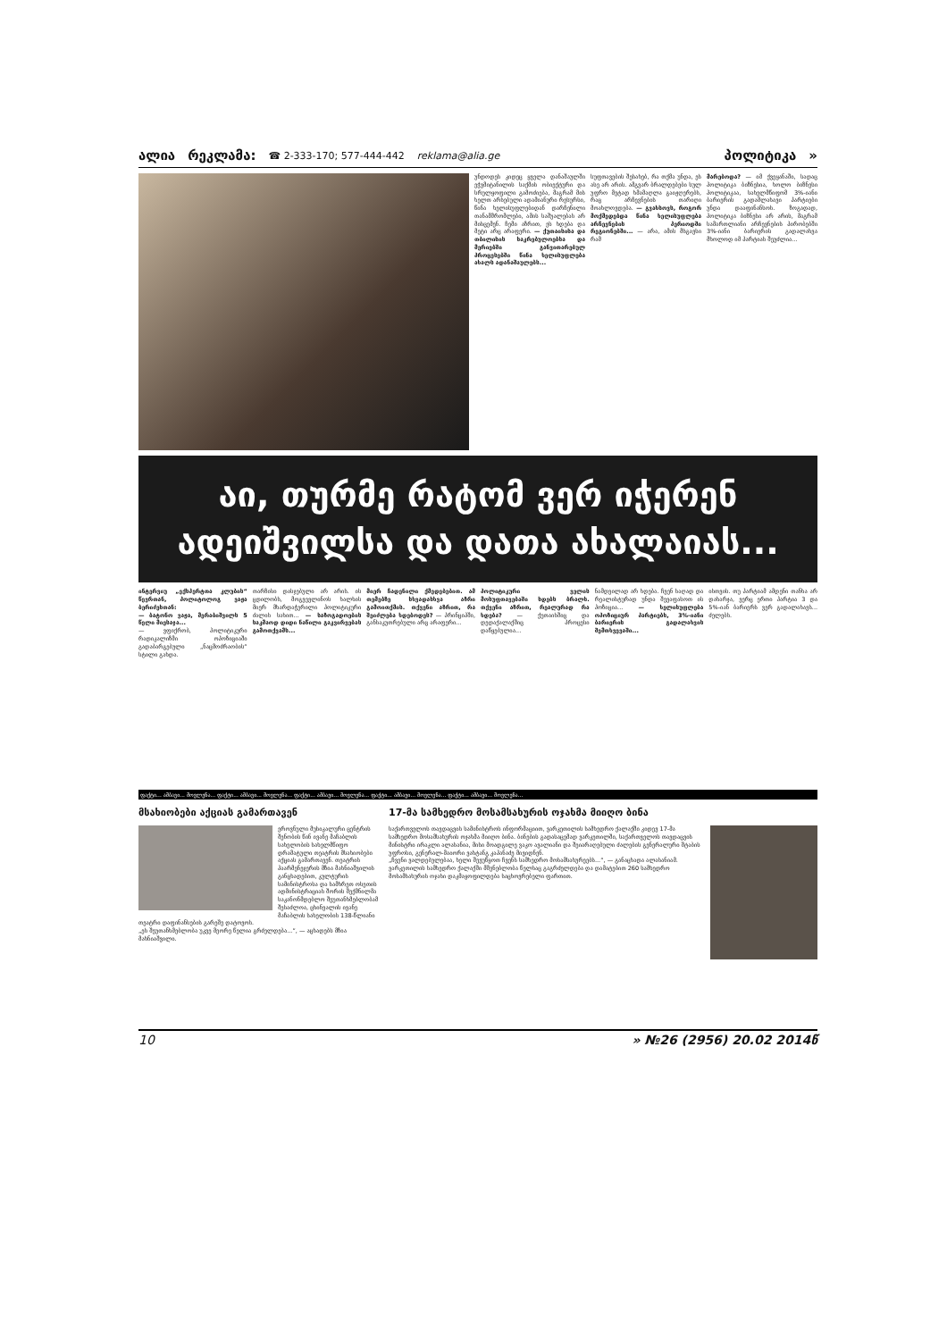ალია რეკლამა: ☎ 2-333-170; 577-444-442 reklama@alia.ge პოლიტიკა »
უნდოდეს კიდეც ყველა დანაშაულში ეჭვმიტანილის საქმის ობიექტური და სრულყოფილი გამოძიება, მაგრამ მის ხელთ არსებული ადამიანური რესურსი, წინა ხელისუფლებიდან დარჩენილი თანამშრომლები, ამის საშუალებას არ მისცემენ. ჩემი აზრით, ეს ხდება და მეტი არც არაფერი. — ქუთაისისა და თბილისის საკრებულოებსა და მერიებში განვითარებულ პროცესებში წინა ხელისუფლება ახალს ადანაშაულებს...
სუფთავების შესახებ, რა თქმა უნდა, ეს ასე არ არის. ამგვარ ბრალდებები სულ უფრო მეტად ხმამაღლა გაიჟღერებს, რაც არჩევნების თარიღი მოახლოვდება. — გვახსოვს, როგორ მოქმედებდა წინა ხელისუფლება არჩევნების პერიოდში რეგიონებში... — არა, ამის მსგავსი რამ
მარებოდა? — იმ ქვეყანაში, სადაც პოლიტიკა ბიზნესია, ხოლო ბიზნესი პოლიტიკაა, სახელმწიფომ 3%-იანი ბარიერის გადამლახავი პარტიები უნდა დააფინანსოს. ზოგადად, პოლიტიკა ბიზნესი არ არის, მაგრამ სამართლიანი არჩევნების პირობებში 3%-იანი ბარიერის გადალახვა მხოლოდ იმ პარტიას შეუძლია...
აი, თურმე რატომ ვერ იჭერენ
ადეიშვილსა და დათა ახალაიას...
ინტერვიუ „ექსპერტთა კლუბის“ წევრთან, პოლიტოლოგ ვაჟა ბერიძესთან:
— ბატონო ვაჟა, მერაბიშვილს 5 წელი მიესაჯა...
— ვფიქრობ, პოლიტიკური რადიკალიზმი ოპოზიციაში გადაბარგებული „ნაცმოძრაობის“ სტილი გახდა.
თარზისი დასჯებული არ არის. ის ცდილობს, მოგვევლინოს ხალხის მიერ მხარდაჭერილი პოლიტიკური ძალის სახით... — საზოგადოების საკმაოდ დიდი ნაწილი გაკვირვებას გამოთქვამს...
მიერ ჩადენილი ქმედებებით. ამ თემებზე სხვადასხვა აზრი გამოითქმის. თქვენი აზრით, რა შეიძლება ხდებოდეს? — პრინციპში, განსაკუთრებული არც არაფერი...
პოლიტიკური ველის მოსუფთავებაში სდებს ბრალს. თქვენი აზრით, რეალურად რა ხდება? — ქუთაისშიც და დედაქალაქშიც პროცესი დაწყებულია...
ნამდვილად არ ხდება. ჩვენ საღად და რეალისტურად უნდა შევაფასოთ ის პოზიცია... — ხელისუფლება ოპოზიციურ პარტიებს, 3%-იანი ბარიერის გადალახვის შემთხვევაში...
ისთვის. თუ პარტიამ ამდენი თანხა არ დახარჯა, ვერც ერთი პარტია 3 და 5%-იან ბარიერს ვერ გადალახავს... ძელებს.
ფაქტი... ამბავი... მოვლენა... ფაქტი... ამბავი... მოვლენა... ფაქტი... ამბავი... მოვლენა... ფაქტი... ამბავი... მოვლენა... ფაქტი... ამბავი... მოვლენა...
მსახიობები აქციას გამართავენ
ეროვნული მუსიკალური ცენტრის შენობის წინ ივანე მაჩაბლის სახელობის სახელმწიფო დრამატული თეატრის მსახიობები აქციას გამართავენ. თეატრის პაარმენეჯერის მზია მახნიაშვილის განცხადებით, კულტურის სამინისტროსა და სამხრეთ ოსეთის ადმინისტრაციას შორის შექმნილმა საკანონმდებლო შეუთანხმებლობამ შესაძლოა, ცხინვალის ივანე მაჩაბლის სახელობის 138-წლიანი თეატრი დაფინანსების გარეშე დატოვოს.
„ეს შეუთანხმებლობა უკვე მეორე წელია გრძელდება...“, — აცხადებს მზია მახნიაშვილი.
17-მა სამხედრო მოსამსახურის ოჯახმა მიიღო ბინა
საქართველოს თავდაცვის სამინისტროს ინფორმაციით, ვარკეთილის სამხედრო ქალაქში კიდევ 17-მა სამხედრო მოსამსახურის ოჯახმა მიიღო ბინა. ბინების გადასაცემად ვარკეთილში, საქართველოს თავდაცვის მინისტრი ირაკლი ალასანია, მისი მოადგილე ვაკო ავალიანი და შეიარაღებული ძალების გენერალური შტაბის უფროსი, გენერალ-მაიორი ვახტანგ კაპანაძე მივიდნენ.
„ჩვენი ვალდებულებაა, ხელი შევუწყოთ ჩვენს სამხედრო მოსამსახურეებს...“, — განაცხადა ალასანიამ.
ვარკეთილის სამხედრო ქალაქში მშენებლობა წელსაც გაგრძელდება და დამატებით 260 სამხედრო მოსამსახურის ოჯახი დაკმაყოფილდება საცხოვრებელი ფართით.
10 » №26 (2956) 20.02 2014წ